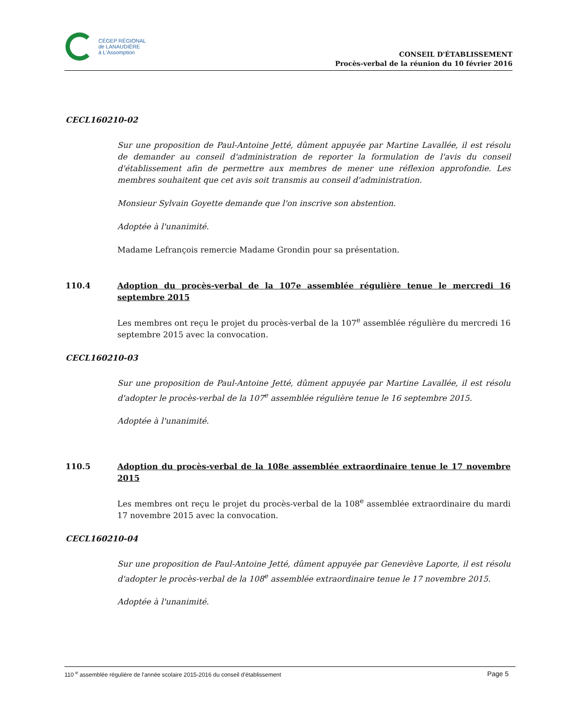CÉGEP RÉGIONAL
de LANAUDIÈRE
à L'Assomption
CONSEIL D'ÉTABLISSEMENT
Procès-verbal de la réunion du 10 février 2016
CECL160210-02
Sur une proposition de Paul-Antoine Jetté, dûment appuyée par Martine Lavallée, il est résolu de demander au conseil d'administration de reporter la formulation de l'avis du conseil d'établissement afin de permettre aux membres de mener une réflexion approfondie. Les membres souhaitent que cet avis soit transmis au conseil d'administration.
Monsieur Sylvain Goyette demande que l'on inscrive son abstention.
Adoptée à l'unanimité.
Madame Lefrançois remercie Madame Grondin pour sa présentation.
110.4 Adoption du procès-verbal de la 107e assemblée régulière tenue le mercredi 16 septembre 2015
Les membres ont reçu le projet du procès-verbal de la 107<sup>e</sup> assemblée régulière du mercredi 16 septembre 2015 avec la convocation.
CECL160210-03
Sur une proposition de Paul-Antoine Jetté, dûment appuyée par Martine Lavallée, il est résolu d'adopter le procès-verbal de la 107<sup>e</sup> assemblée régulière tenue le 16 septembre 2015.
Adoptée à l'unanimité.
110.5 Adoption du procès-verbal de la 108e assemblée extraordinaire tenue le 17 novembre 2015
Les membres ont reçu le projet du procès-verbal de la 108<sup>e</sup> assemblée extraordinaire du mardi 17 novembre 2015 avec la convocation.
CECL160210-04
Sur une proposition de Paul-Antoine Jetté, dûment appuyée par Geneviève Laporte, il est résolu d'adopter le procès-verbal de la 108<sup>e</sup> assemblée extraordinaire tenue le 17 novembre 2015.
Adoptée à l'unanimité.
110 <sup>e</sup> assemblée régulière de l'année scolaire 2015-2016 du conseil d'établissement Page 5